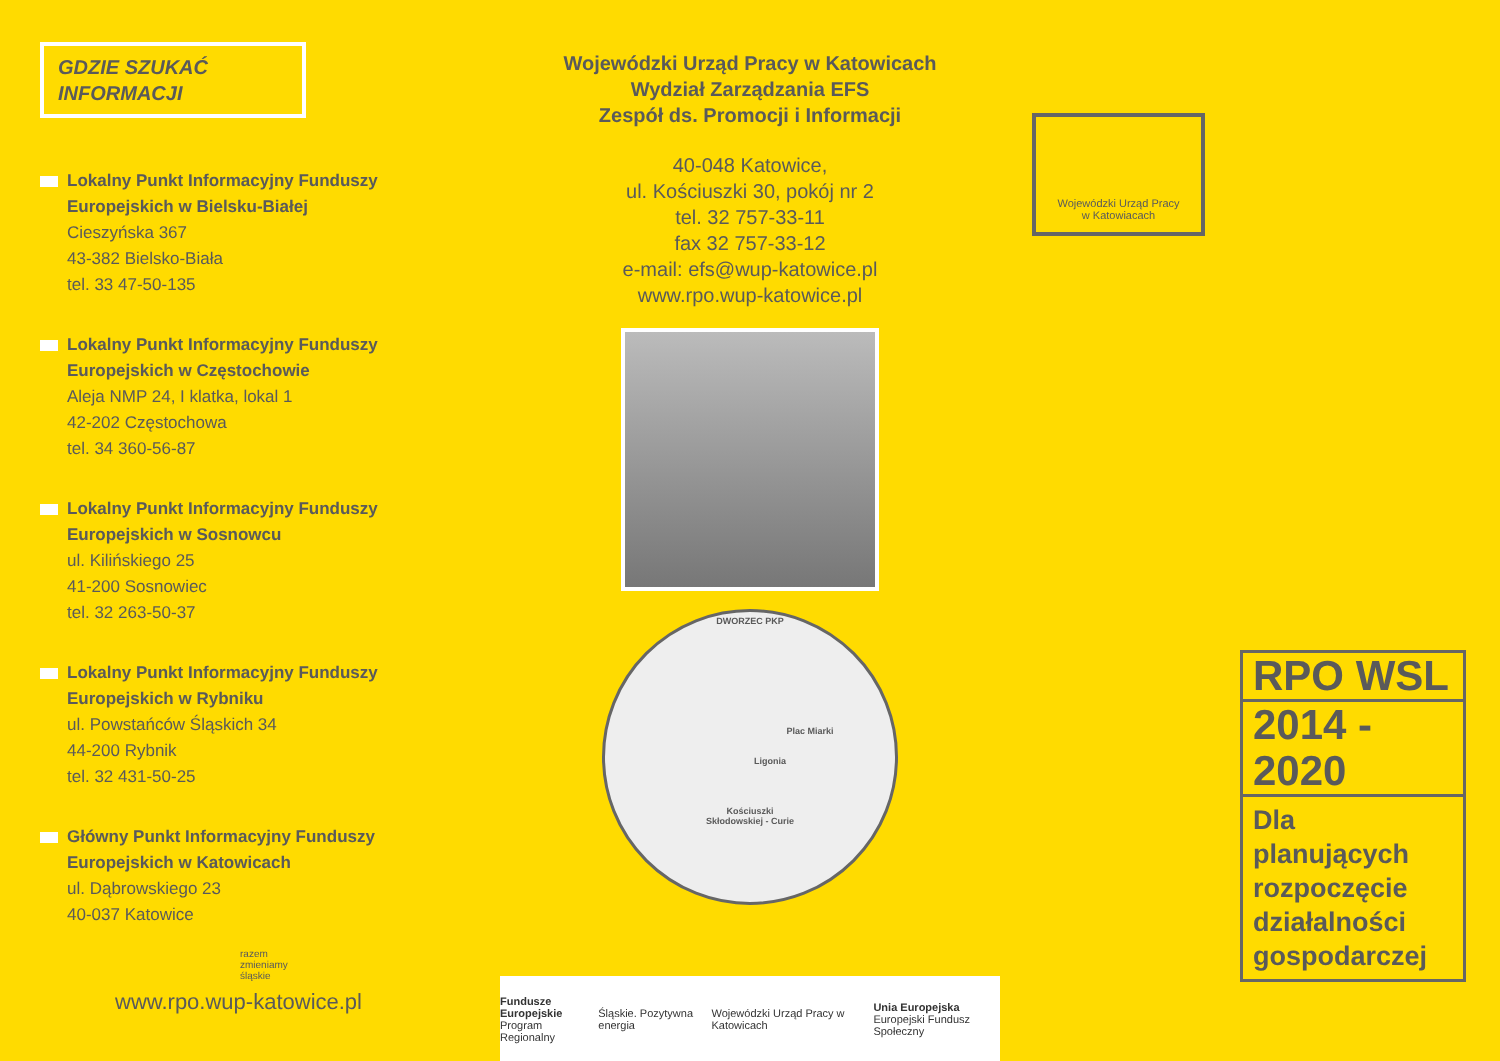GDZIE SZUKAĆ
INFORMACJI
Lokalny Punkt Informacyjny Funduszy Europejskich w Bielsku-Białej
Cieszyńska 367
43-382 Bielsko-Biała
tel. 33 47-50-135
Lokalny Punkt Informacyjny Funduszy Europejskich w Częstochowie
Aleja NMP 24, I klatka, lokal 1
42-202 Częstochowa
tel. 34 360-56-87
Lokalny Punkt Informacyjny Funduszy Europejskich w Sosnowcu
ul. Kilińskiego 25
41-200 Sosnowiec
tel. 32 263-50-37
Lokalny Punkt Informacyjny Funduszy Europejskich w Rybniku
ul. Powstańców Śląskich 34
44-200 Rybnik
tel. 32 431-50-25
Główny Punkt Informacyjny Funduszy Europejskich w Katowicach
ul. Dąbrowskiego 23
40-037 Katowice
razem
zmieniamy
śląskie
www.rpo.wup-katowice.pl
Wojewódzki Urząd Pracy w Katowicach
Wydział Zarządzania EFS
Zespół ds. Promocji i Informacji
40-048 Katowice,
ul. Kościuszki 30, pokój nr 2
tel. 32 757-33-11
fax 32 757-33-12
e-mail: efs@wup-katowice.pl
www.rpo.wup-katowice.pl
DWORZEC PKP
Plac Miarki
Ligonia
Kościuszki
Skłodowskiej - Curie
Wojewódzki Urząd Pracy
w Katowiacach
RPO WSL
2014 - 2020
Dla planujących rozpoczęcie działalności gospodarczej
Fundusze Europejskie
Program Regionalny Śląskie. Pozytywna energia Wojewódzki Urząd Pracy w Katowicach Unia Europejska
Europejski Fundusz Społeczny